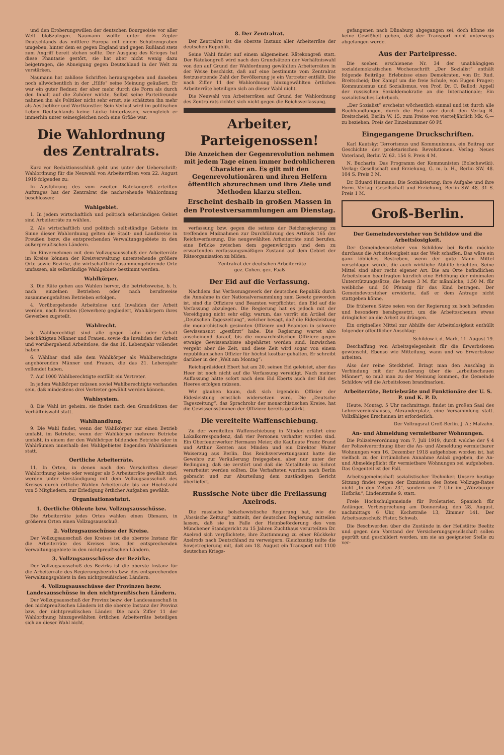und den Eroberungswillen der deutschen Bourgeoisie vor aller Welt bloßzulegen. Naumann wollte unter dem Zepter Deutschlands das mittlere Europa mit einem Schützengraben umgeben, hinter dem es gegen England und gegen Rußland stets zum Angriff bereit stehen sollte. Der Ausgang des Krieges hat diese Phantasie gestört, sie hat aber nicht wenig dazu beigetragen, die Abneigung gegen Deutschland in der Welt zu verstärken.
Naumann hat zahllose Schriften herausgegeben und daneben noch allwöchentlich in der „Hilfe“ seine Meinung geäußert. Er war ein guter Redner, der aber mehr durch die Form als durch den Inhalt auf die Zuhörer wirkte. Selbst seine Parteifreunde nahmen ihn als Politiker nicht sehr ernst, sie schätzten ihn mehr als Aesthetiker und Wortkünstler. Sein Verlust wird im politischen Leben Deutschlands keine Lücke hinterlassen, wenngleich er immerhin unter seinesgleichen noch eine Größe war.
Die Wahlordnung des Zentralrats.
Kurz vor Redaktionsschluß geht uns unter der Ueberschrift: Wahlordnung für die Neuwahl von Arbeiterräten vom 22. August 1919 folgendes zu:
In Ausführung des vom zweiten Rätekongreß erteilten Auftrages hat der Zentralrat die nachstehende Wahlordnung beschlossen:
Wahlgebiet.
1. In jedem wirtschaftlich und politisch selbständigen Gebiet sind Arbeiterräte zu wählen.
2. Als wirtschaftlich und politisch selbständige Gebiete im Sinne dieser Wahlordnung gelten die Stadt- und Landkreise in Preußen bezw. die entsprechenden Verwaltungsgebiete in den außerpreußischen Ländern.
Im Einvernehmen mit dem Vollzugsausschuß der Arbeiterräte im Kreise können der Kreisverwaltung unterstehende größere Orte sowie Bezirke, die wirtschaftlich zusammengehörende Orte umfassen, als selbständige Wahlgebiete bestimmt werden.
Wahlkörper.
3. Die Räte gehen aus Wahlen hervor, die betriebsweise, b. h. nach einzelnen Betrieben oder nach berufsweise zusammengefaßten Betrieben erfolgen.
4. Vorübergehende Arbeitslose und Invaliden der Arbeit werden, nach Berufen (Gewerben) gegliedert, Wahlkörpern ihres Gewerbes zugeteilt.
Wahlrecht.
5. Wahlberechtigt sind alle gegen Lohn oder Gehalt beschäftigten Männer und Frauen, sowie die Invaliden der Arbeit und vorübergehend Arbeitslose, die das 18. Lebensjahr vollendet haben.
6. Wählbar sind alle dem Wahlkörper als Wahlberechtigte angehörenden Männer und Frauen, die das 21. Lebensjahr vollendet haben.
7. Auf 1000 Wahlberechtigte entfällt ein Vertreter.
In jedem Wahlkörper müssen soviel Wahlberechtigte vorhanden sein, daß mindestens drei Vertreter gewählt werden können.
Wahlsystem.
8. Die Wahl ist geheim, sie findet nach den Grundsätzen der Verhältniswahl statt.
Wahlhandlung.
9. Die Wahl findet, wenn der Wahlkörper nur einen Betrieb umfaßt, im Betriebe, wenn der Wahlkörper mehrere Betriebe umfaßt, in einem der den Wahlkörper bildenden Betriebe oder in Wahlräumen innerhalb des Wahlgebietes liegenden Wahlräumen statt.
Oertliche Arbeiterräte.
11. In Orten, in denen nach den Vorschriften dieser Wahlordnung keine oder weniger als 5 Arbeiterräte gewählt sind, werden unter Verständigung mit dem Vollzugsausschuß des Kreises durch örtliche Wahlen Arbeiterräte bis zur Höchstzahl von 5 Mitgliedern, zur Erledigung örtlicher Aufgaben gewählt.
Organisationsstatut.
1. Oertliche Obleute bzw. Vollzugsausschüsse.
Die Arbeiterräte jedes Ortes wählen einen Obmann, in größeren Orten einen Vollzugsausschuß.
2. Vollzugsausschüsse der Kreise.
Der Vollzugsausschuß des Kreises ist die oberste Instanz für die Arbeiterräte des Kreises bzw. der entsprechenden Verwaltungsgebiete in den nichtpreußischen Ländern.
3. Vollzugsausschüsse der Bezirke.
Der Vollzugsausschuß des Bezirks ist die oberste Instanz für die Arbeiterräte des Regierungsbezirks bzw. des entsprechenden Verwaltungsgebiets in den nichtpreußischen Ländern.
4. Vollzugsausschüsse der Provinzen bezw. Landesausschüsse in den nichtpreußischen Ländern.
Der Vollzugsausschuß der Provinz bezw. der Landesausschuß in den nichtpreußischen Ländern ist die oberste Instanz der Provinz bzw. der nichtpreußischen Länder. Die nach Ziffer 11 der Wahlordnung hinzugewählten örtlichen Arbeiterräte beteiligen sich an dieser Wahl nicht.
8. Der Zentralrat.
Der Zentralrat ist die oberste Instanz aller Arbeiterräte der deutschen Republik.
Seine Wahl findet auf einem allgemeinen Rätekongreß statt. Der Rätekongreß wird nach den Grundsätzen der Verhältniswahl von den auf Grund der Wahlordnung gewählten Arbeiterräten in der Weise beschickt, daß auf eine bestimmte vom Zentralrat festzusetzende Zahl der Bevölkerung je ein Vertreter entfällt. Die nach Ziffer 11 der Wahlordnung hinzugewählten örtlichen Arbeiterräte beteiligen sich an dieser Wahl nicht.
Die Neuwahl von Arbeiterräten auf Grund der Wahlordnung des Zentralrats richtet sich nicht gegen die Reichsverfassung.
Arbeiter, Parteigenossen!
Die Anzeichen der Gegenrevolution nehmen mit jedem Tage einen immer bedrohlicheren Charakter an. Es gilt mit den Gegenrevolutionären und ihren Helfern öffentlich abzurechnen und ihre Ziele und Methoden klarzu stellen.
Erscheint deshalb in großen Massen in den Protestversammlungen am Dienstag.
verfassung bzw. gegen die seitens der Reichsregierung zu treffenden Maßnahmen zur Durchführung des Artikels 165 der Reichsverfassung. Die neugewählten Arbeiterräte sind berufen, eine Brücke zwischen dem gegenwärtigen und dem zu erwartenden verfassungsmäßigen Zustand auf dem Gebiet der Räteorganisation zu bilden.
Zentralrat der deutschen Arbeiterräte
gez. Cohen. gez. Faaß
Der Eid auf die Verfassung.
Nachdem das Verfassungswerk der deutschen Republik durch die Annahme in der Nationalversammlung zum Gesetz geworden ist, sind die Offiziere und Beamten verpflichtet, den Eid auf die Verfassung abzulegen. Die Regierung hat es jedoch mit der Vereidigung nicht sehr eilig; warum, das verrät ein Artikel der „Deutschen Tageszeitung“, welcher besagt, daß die Eidesleistung die monarchistisch gesinnten Offiziere und Beamten in schwere Gewissensnot „gestürzt“ habe. Die Regierung wartet also anscheinend darauf, bis die monarchistischen Offiziere gegen etwaige Gewissensbisse abgehärtet worden sind. Inzwischen vergeht aber die Zeit, und diese Zeit wird sogar von einem republikanischen Offizier für höchst kostbar gehalten. Er schreibt darüber in der „Welt am Montag“:
Reichspräsident Ebert hat am 20. seinen Eid geleistet, aber das Heer ist noch nicht auf die Verfassung vereidigt. Nach meiner Auffassung hätte sofort nach dem Eid Eberts auch der Eid des Heeres erfolgen müssen.
Wir glauben kaum, daß sich irgendein Offizier der Eidesleistung ernstlich widersetzen wird. Die „Deutsche Tageszeitung“, das Sprachrohr der monarchistischen Kreise, hat die Gewissensstimmen der Offiziere bereits gestärkt.
Die vereitelte Waffenschiebung.
Zu der vereitelten Waffenschiebung in Minden erfährt eine Lokalkorrespondenz, daß vier Personen verhaftet worden sind. Ein Oberfeuerwerker Hermann Meier, die Kaufleute Franz Brand und Arthur Kersten aus Minden und ein Direktor Walter Waiserzug aus Berlin. Das Reichsverwertungsamt hatte die Gewehre zur Veräußerung freigegeben, aber nur unter der Bedingung, daß sie zerstört und daß die Metallteile zu Schrot verarbeitet werden sollten. Die Verhafteten wurden nach Berlin gebracht und zur Aburteilung dem zuständigen Gericht überliefert.
Russische Note über die Freilassung Axelrods.
Die russische bolschewistische Regierung hat, wie die „Vossische Zeitung“ mitteilt, der deutschen Regierung mitteilen lassen, daß sie im Falle der Heimbeförderung des vom Münchener Standgericht zu 15 Jahren Zuchthaus verurteilten Dr. Axelrod sich verpflichtete, ihre Zustimmung zu einer Rückkehr Axelrods nach Deutschland zu verweigern. Gleichzeitig teilte die Sowjetregierung mit, daß am 18. August ein Transport mit 1100 deutschen Kriegs-
gefangenen nach Dünaburg abgegangen sei, doch könne sie keine Gewißheit geben, daß der Transport nicht unterwegs abgefangen werde.
Aus der Parteipresse.
Die soeben erschienene Nr. 34 der unabhängigen sozialdemokratischen Wochenschrift „Der Sozialist“ enthält folgende Beiträge: Erlebnisse eines Demokraten, von Dr. Rud. Breitscheid; Der Kampf um die freie Schule, von Eugen Prager; Kommunismus und Sozialismus, von Prof. Dr. C. Ballod; Appell der russischen Sozialdemokratie an die Internationale; Ein sozialistisches Lehrbuch.
„Der Sozialist“ erscheint wöchentlich einmal und ist durch alle Buchhandlungen, durch die Post oder durch den Verlag R. Breitscheid, Berlin W. 15, zum Preise von vierteljährlich Mk. 6,— zu beziehen. Preis der Einzelnummer 60 Pf.
Eingegangene Druckschriften.
Karl Kautsky: Terrorismus und Kommunismus, ein Beitrag zur Geschichte der proletarischen Revolutionen. Verlag: Neues Vaterland, Berlin W. 62. 154 S. Preis 4 M.
N. Bucharin: Das Programm der Kommunisten (Bolschewiki). Verlag: Gesellschaft und Erziehung, G. m. b. H., Berlin SW. 48. 104 S. Preis 3 M.
Dr. Eduard Heimann: Die Sozialisierung, ihre Aufgabe und ihre Form. Verlag: Gesellschaft und Erziehung, Berlin SW. 48. 31 S. Preis 1 M.
Groß-Berlin.
Der Gemeindevorsteher von Schildow und die Arbeitslosigkeit.
Der Gemeindevorsteher von Schildow bei Berlin möchte durchaus die Arbeitslosigkeit aus der Welt schaffen. Das wäre ein ganz löbliches Bestreben, wenn der gute Mann Mittel vorschlagen würde, die auch wirkliche Abhilfe brächten. Seine Mittel sind aber recht eigener Art. Die am Orte befindlichen Arbeitslosen beantragten kürzlich eine Erhöhung der minimalen Unterstützungssätze, die heute 3 M. für männliche, 1,50 M. für weibliche und 50 Pfennig für das Kind betragen. Der Gemeindevorsteher erwiderte, daß er dem Antrage nicht stattgeben könne.
Die früheren Sätze seien von der Regierung zu hoch befunden und besonders herabgesetzt, um die Arbeitsscheuen etwas dringlicher an die Arbeit zu drängen.
Ein originelles Mittel zur Abhilfe der Arbeitslosigkeit enthüllt folgender öffentlicher Anschlag:
Schildow i. d. Mark, 11. August 19.
Beschaffung von Arbeitsgelegenheit für die Erwerbslosen gewünscht. Ebenso wie Mitteilung, wann und wo Erwerbslose arbeiten.
Also der reine Steckbrief. Bringt man den Anschlag in Verbindung mit der Aeußerung über die „arbeitsscheuen Männer“, so muß man zu der Meinung kommen, die Gemeinde Schildow will die Arbeitslosen brandmarken.
Arbeiterräte, Betriebsräte und Funktionäre der U. S. P. und K. P. D.
Heute, Montag, 5 Uhr nachmittags, findet im großen Saal des Lehrervereinshauses, Alexanderplatz, eine Versammlung statt. Vollzähliges Erscheinen ist erforderlich.
Der Vollzugsrat Groß-Berlin. J. A.: Malzahn.
An- und Abmeldung vermietbarer Wohnungen.
Die Polizeiverordnung vom 7. Juli 1919, durch welche der § 4 der Polizeiverordnung über die An- und Abmeldung vermietbarer Wohnungen vom 16. Dezember 1918 aufgehoben worden ist, hat vielfach zu der irrtümlichen Annahme Anlaß gegeben, die An- und Abmeldepflicht für vermietbare Wohnungen sei aufgehoben. Das Gegenteil ist der Fall.
Arbeitsgemeinschaft sozialistischer Techniker. Unsere heutige Sitzung findet wegen der Exmission des Roten Vollzugs-Rates nicht „In den Zelten 23“, sondern um 7 Uhr im „Würzburger Hofbräu“, Lindenstraße 9, statt.
Freie Hochschulgemeinde für Proletarier. Spanisch für Anfänger, Vorbesprechung am Donnerstag, den 28. August, nachmittags 6 Uhr, Kochstraße 13, Zimmer 141. Der Arbeitsausschuß: Fister, Schwab.
Die Beschwerden über die Zustände in der Heilstätte Beelitz und gegen den Vorstand der Versicherungsgesellschaft sollen geprüft und geschildert werden, um sie an geeigneter Stelle zu ver-